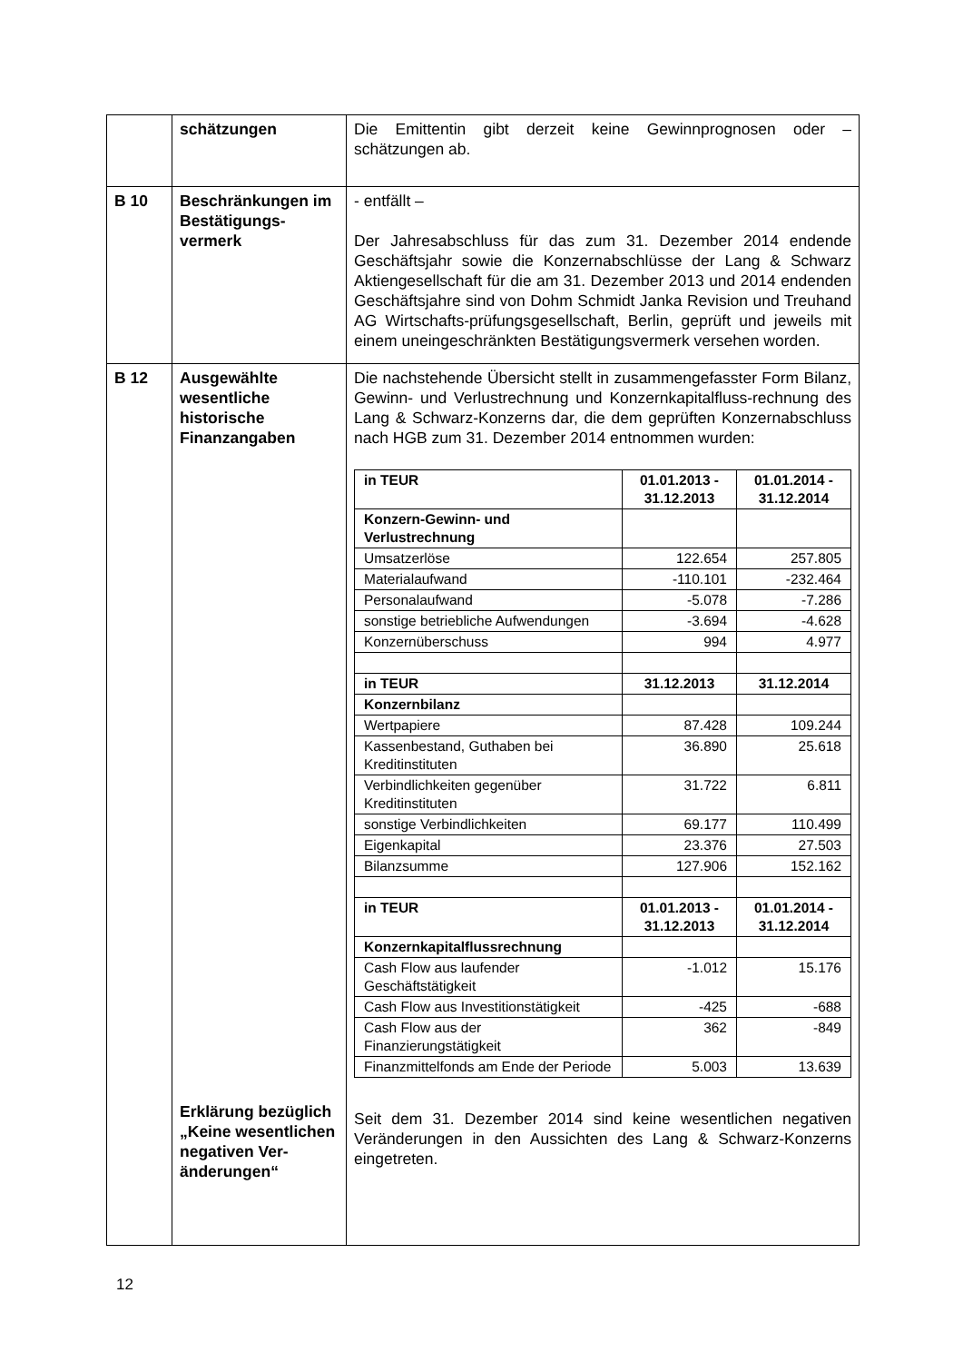| | schätzungen | Die Emittentin gibt derzeit keine Gewinnprognosen oder – schätzungen ab. |
| B 10 | Beschränkungen im Bestätigungs-vermerk | - entfällt – Der Jahresabschluss für das zum 31. Dezember 2014 endende Geschäftsjahr sowie die Konzernabschlüsse der Lang & Schwarz Aktiengesellschaft für die am 31. Dezember 2013 und 2014 endenden Geschäftsjahre sind von Dohm Schmidt Janka Revision und Treuhand AG Wirtschafts-prüfungsgesellschaft, Berlin, geprüft und jeweils mit einem uneingeschränkten Bestätigungsvermerk versehen worden. |
| B 12 | Ausgewählte wesentliche historische Finanzangaben Erklärung bezüglich „Keine wesentlichen negativen Ver-änderungen“ | Die nachstehende Übersicht stellt in zusammengefasster Form Bilanz, Gewinn- und Verlustrechnung und Konzernkapitalfluss-rechnung des Lang & Schwarz-Konzerns dar, die dem geprüften Konzernabschluss nach HGB zum 31. Dezember 2014 entnommen wurden: / in TEUR / 01.01.2013 - 31.12.2013 / 01.01.2014 - 31.12.2014 / / Konzern-Gewinn- und Verlustrechnung / / / / Umsatzerlöse / 122.654 / 257.805 / / Materialaufwand / -110.101 / -232.464 / / Personalaufwand / -5.078 / -7.286 / / sonstige betriebliche Aufwendungen / -3.694 / -4.628 / / Konzernüberschuss / 994 / 4.977 / / in TEUR / 31.12.2013 / 31.12.2014 / / Konzernbilanz / / / / Wertpapiere / 87.428 / 109.244 / / Kassenbestand, Guthaben bei Kreditinstituten / 36.890 / 25.618 / / Verbindlichkeiten gegenüber Kreditinstituten / 31.722 / 6.811 / / sonstige Verbindlichkeiten / 69.177 / 110.499 / / Eigenkapital / 23.376 / 27.503 / / Bilanzsumme / 127.906 / 152.162 / / in TEUR / 01.01.2013 - 31.12.2013 / 01.01.2014 - 31.12.2014 / / Konzernkapitalflussrechnung / / / / Cash Flow aus laufender Geschäftstätigkeit / -1.012 / 15.176 / / Cash Flow aus Investitionstätigkeit / -425 / -688 / / Cash Flow aus der Finanzierungstätigkeit / 362 / -849 / / Finanzmittelfonds am Ende der Periode / 5.003 / 13.639 / Seit dem 31. Dezember 2014 sind keine wesentlichen negativen Veränderungen in den Aussichten des Lang & Schwarz-Konzerns eingetreten. |
12